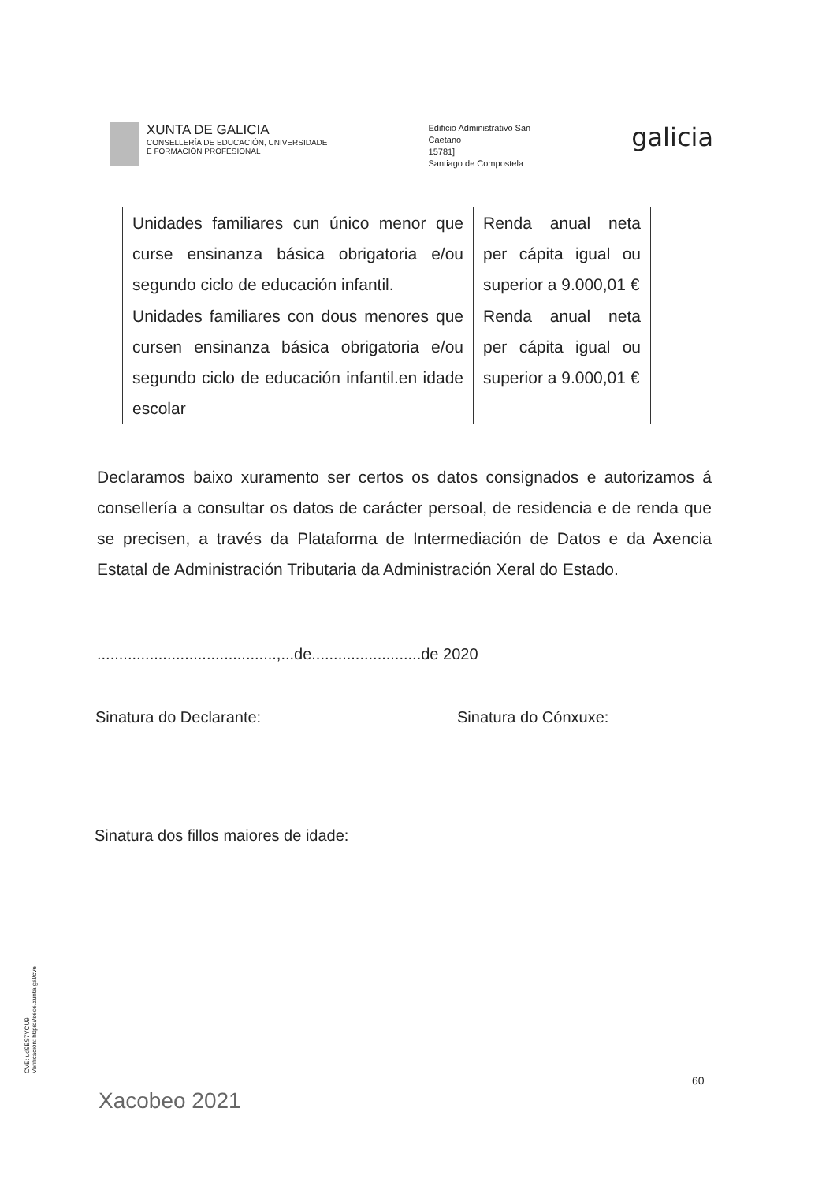XUNTA DE GALICIA
CONSELLERÍA DE EDUCACIÓN, UNIVERSIDADE
E FORMACIÓN PROFESIONAL
Edificio Administrativo San
Caetano
15781]
Santiago de Compostela
galicia
| Unidades familiares cun único menor que curse ensinanza básica obrigatoria e/ou segundo ciclo de educación infantil. | Renda anual neta per cápita igual ou superior a 9.000,01 € |
| Unidades familiares con dous menores que cursen ensinanza básica obrigatoria e/ou segundo ciclo de educación infantil.en idade escolar | Renda anual neta per cápita igual ou superior a 9.000,01 € |
Declaramos baixo xuramento ser certos os datos consignados e autorizamos á consellería a consultar os datos de carácter persoal, de residencia e de renda que se precisen, a través da Plataforma de Intermediación de Datos e da Axencia Estatal de Administración Tributaria da Administración Xeral do Estado.
.........................................,...de.........................de 2020
Sinatura do Declarante: Sinatura do Cónxuxe:
Sinatura dos fillos maiores de idade:
60
Xacobeo 2021
CVE: ud9ES7YCU9
Verificación: https://sede.xunta.gal/cve